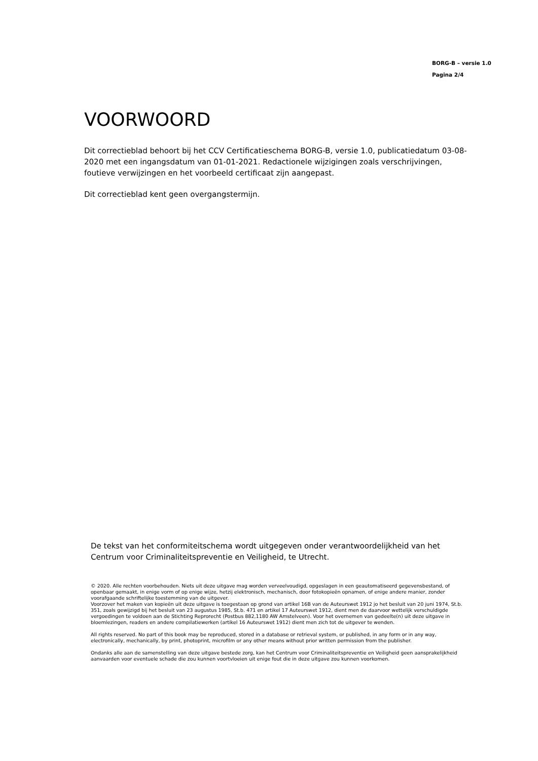BORG-B – versie 1.0
Pagina 2/4
VOORWOORD
Dit correctieblad behoort bij het CCV Certificatieschema BORG-B, versie 1.0, publicatiedatum 03-08-2020 met een ingangsdatum van 01-01-2021. Redactionele wijzigingen zoals verschrijvingen, foutieve verwijzingen en het voorbeeld certificaat zijn aangepast.
Dit correctieblad kent geen overgangstermijn.
De tekst van het conformiteitschema wordt uitgegeven onder verantwoordelijkheid van het Centrum voor Criminaliteitspreventie en Veiligheid, te Utrecht.
© 2020. Alle rechten voorbehouden. Niets uit deze uitgave mag worden verveelvoudigd, opgeslagen in een geautomatiseerd gegevensbestand, of openbaar gemaakt, in enige vorm of op enige wijze, hetzij elektronisch, mechanisch, door fotokopieën opnamen, of enige andere manier, zonder voorafgaande schriftelijke toestemming van de uitgever.
Voorzover het maken van kopieën uit deze uitgave is toegestaan op grond van artikel 16B van de Auteurswet 1912 jo het besluit van 20 juni 1974, St.b. 351, zoals gewijzigd bij het besluit van 23 augustus 1985, St.b. 471 en artikel 17 Auteurswet 1912, dient men de daarvoor wettelijk verschuldigde vergoedingen te voldoen aan de Stichting Reprorecht (Postbus 882,1180 AW Amstelveen). Voor het overnemen van gedeelte(n) uit deze uitgave in bloemlezingen, readers en andere compilatiewerken (artikel 16 Auteurswet 1912) dient men zich tot de uitgever te wenden.
All rights reserved. No part of this book may be reproduced, stored in a database or retrieval system, or published, in any form or in any way, electronically, mechanically, by print, photoprint, microfilm or any other means without prior written permission from the publisher.
Ondanks alle aan de samenstelling van deze uitgave bestede zorg, kan het Centrum voor Criminaliteitspreventie en Veiligheid geen aansprakelijkheid aanvaarden voor eventuele schade die zou kunnen voortvloeien uit enige fout die in deze uitgave zou kunnen voorkomen.